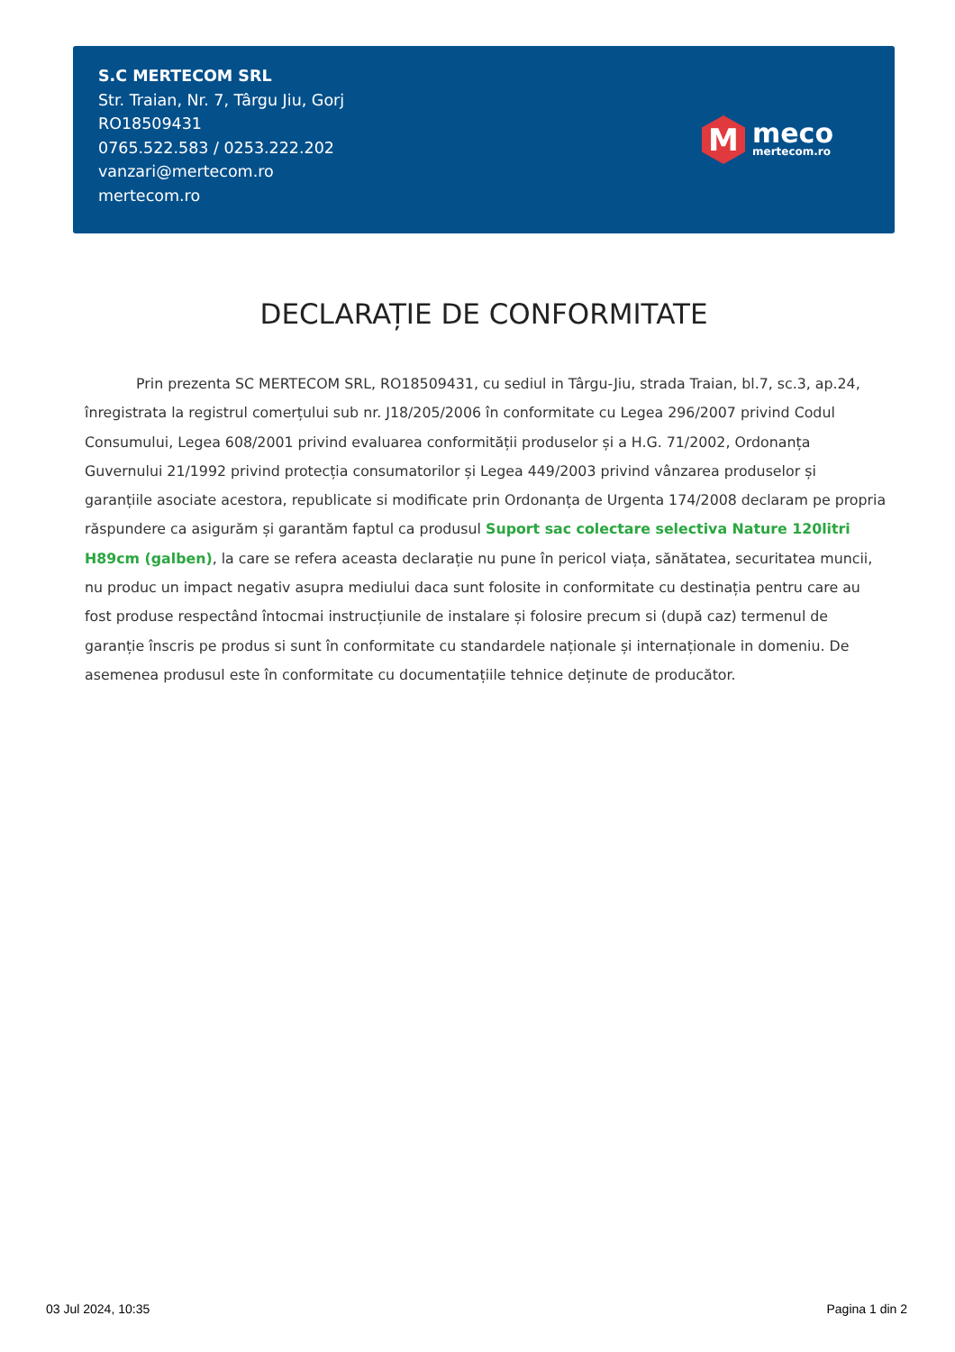S.C MERTECOM SRL
Str. Traian, Nr. 7, Târgu Jiu, Gorj
RO18509431
0765.522.583 / 0253.222.202
vanzari@mertecom.ro
mertecom.ro
M
meco
mertecom.ro
DECLARAȚIE DE CONFORMITATE
Prin prezenta SC MERTECOM SRL, RO18509431, cu sediul in Târgu-Jiu, strada Traian, bl.7, sc.3, ap.24, înregistrata la registrul comerțului sub nr. J18/205/2006 în conformitate cu Legea 296/2007 privind Codul Consumului, Legea 608/2001 privind evaluarea conformității produselor și a H.G. 71/2002, Ordonanța Guvernului 21/1992 privind protecția consumatorilor și Legea 449/2003 privind vânzarea produselor și garanțiile asociate acestora, republicate si modificate prin Ordonanța de Urgenta 174/2008 declaram pe propria răspundere ca asigurăm și garantăm faptul ca produsul Suport sac colectare selectiva Nature 120litri H89cm (galben), la care se refera aceasta declarație nu pune în pericol viața, sănătatea, securitatea muncii, nu produc un impact negativ asupra mediului daca sunt folosite in conformitate cu destinația pentru care au fost produse respectând întocmai instrucțiunile de instalare și folosire precum si (după caz) termenul de garanție înscris pe produs si sunt în conformitate cu standardele naționale și internaționale in domeniu. De asemenea produsul este în conformitate cu documentațiile tehnice deținute de producător.
03 Jul 2024, 10:35 Pagina 1 din 2